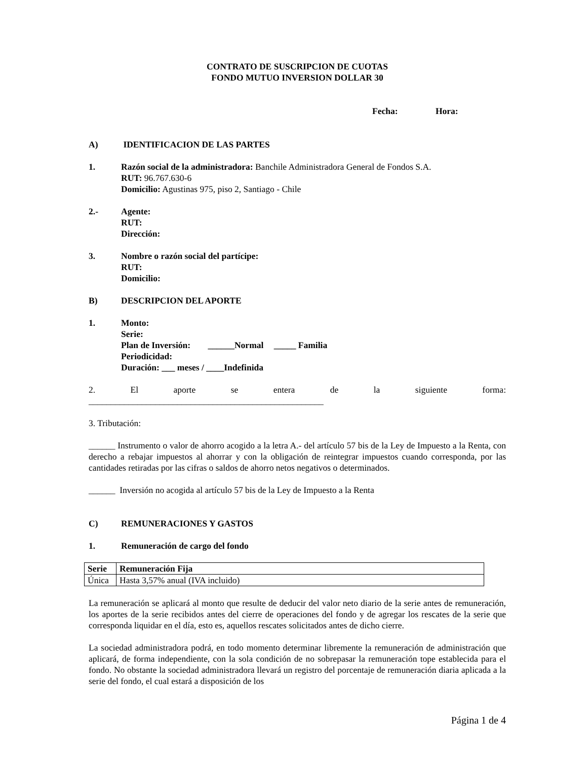CONTRATO DE SUSCRIPCION DE CUOTAS
FONDO MUTUO INVERSION DOLLAR 30
Fecha: Hora:
A) IDENTIFICACION DE LAS PARTES
1. Razón social de la administradora: Banchile Administradora General de Fondos S.A.
RUT: 96.767.630-6
Domicilio: Agustinas 975, piso 2, Santiago - Chile
2.- Agente:
RUT:
Dirección:
3. Nombre o razón social del partícipe:
RUT:
Domicilio:
B) DESCRIPCION DEL APORTE
1. Monto:
Serie:
Plan de Inversión: ______Normal _____ Familia
Periodicidad:
Duración: ___ meses / ____Indefinida
2. El aporte se entera de la siguiente forma:
_____________________________________________________
3. Tributación:
______ Instrumento o valor de ahorro acogido a la letra A.- del artículo 57 bis de la Ley de Impuesto a la Renta, con derecho a rebajar impuestos al ahorrar y con la obligación de reintegrar impuestos cuando corresponda, por las cantidades retiradas por las cifras o saldos de ahorro netos negativos o determinados.
______ Inversión no acogida al artículo 57 bis de la Ley de Impuesto a la Renta
C) REMUNERACIONES Y GASTOS
1. Remuneración de cargo del fondo
| Serie | Remuneración Fija |
| --- | --- |
| Única | Hasta 3,57% anual (IVA incluido) |
La remuneración se aplicará al monto que resulte de deducir del valor neto diario de la serie antes de remuneración, los aportes de la serie recibidos antes del cierre de operaciones del fondo y de agregar los rescates de la serie que corresponda liquidar en el día, esto es, aquellos rescates solicitados antes de dicho cierre.
La sociedad administradora podrá, en todo momento determinar libremente la remuneración de administración que aplicará, de forma independiente, con la sola condición de no sobrepasar la remuneración tope establecida para el fondo. No obstante la sociedad administradora llevará un registro del porcentaje de remuneración diaria aplicada a la serie del fondo, el cual estará a disposición de los
Página 1 de 4